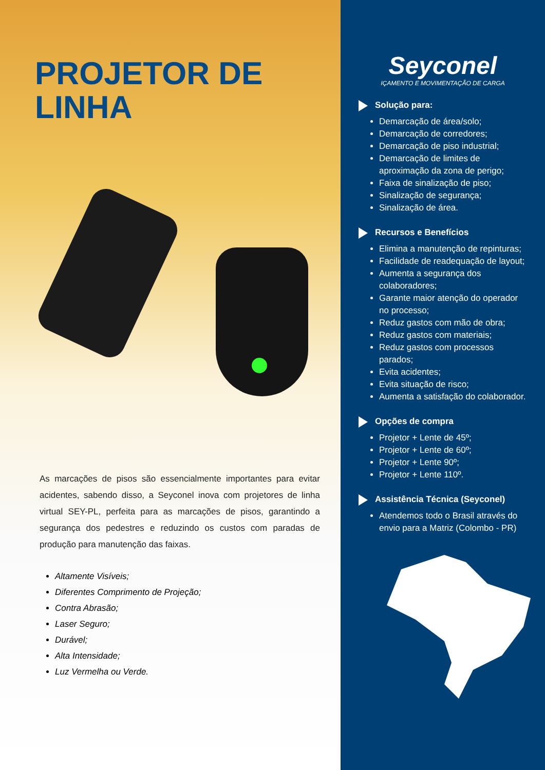PROJETOR DE
LINHA
As marcações de pisos são essencialmente importantes para evitar acidentes, sabendo disso, a Seyconel inova com projetores de linha virtual SEY-PL, perfeita para as marcações de pisos, garantindo a segurança dos pedestres e reduzindo os custos com paradas de produção para manutenção das faixas.
Altamente Visíveis;
Diferentes Comprimento de Projeção;
Contra Abrasão;
Laser Seguro;
Durável;
Alta Intensidade;
Luz Vermelha ou Verde.
Seyconel
IÇAMENTO E MOVIMENTAÇÃO DE CARGA
Solução para:
Demarcação de área/solo;
Demarcação de corredores;
Demarcação de piso industrial;
Demarcação de limites de aproximação da zona de perigo;
Faixa de sinalização de piso;
Sinalização de segurança;
Sinalização de área.
Recursos e Benefícios
Elimina a manutenção de repinturas;
Facilidade de readequação de layout;
Aumenta a segurança dos colaboradores;
Garante maior atenção do operador no processo;
Reduz gastos com mão de obra;
Reduz gastos com materiais;
Reduz gastos com processos parados;
Evita acidentes;
Evita situação de risco;
Aumenta a satisfação do colaborador.
Opções de compra
Projetor + Lente de 45º;
Projetor + Lente de 60º;
Projetor + Lente 90º;
Projetor + Lente 110º.
Assistência Técnica (Seyconel)
Atendemos todo o Brasil através do envio para a Matriz (Colombo - PR)